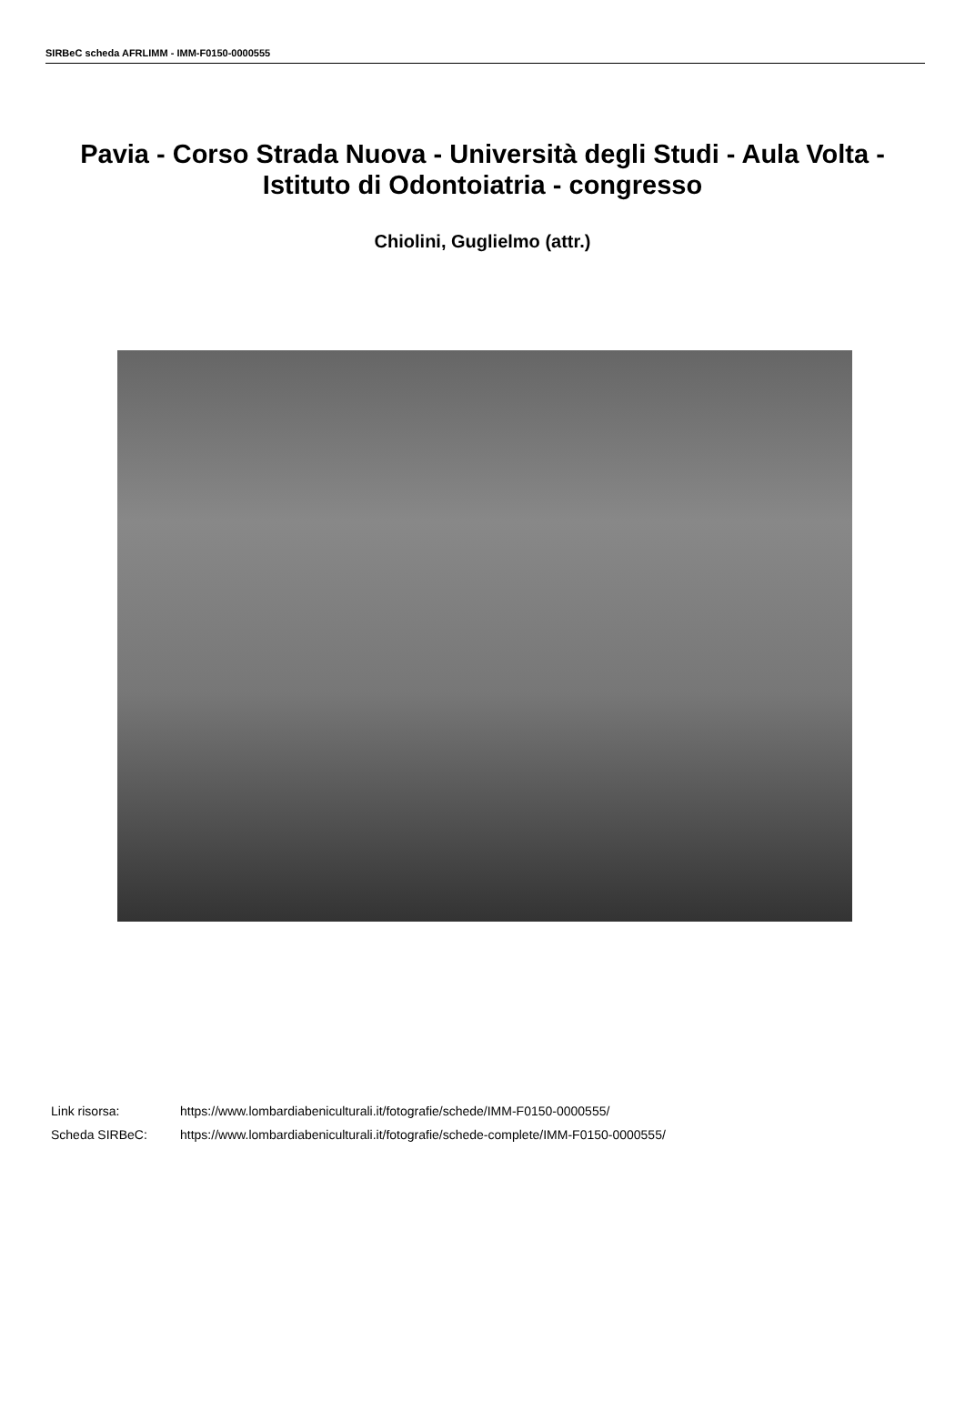SIRBeC scheda AFRLIMM - IMM-F0150-0000555
Pavia - Corso Strada Nuova - Università degli Studi - Aula Volta - Istituto di Odontoiatria - congresso
Chiolini, Guglielmo (attr.)
Link risorsa: https://www.lombardiabeniculturali.it/fotografie/schede/IMM-F0150-0000555/
Scheda SIRBeC: https://www.lombardiabeniculturali.it/fotografie/schede-complete/IMM-F0150-0000555/